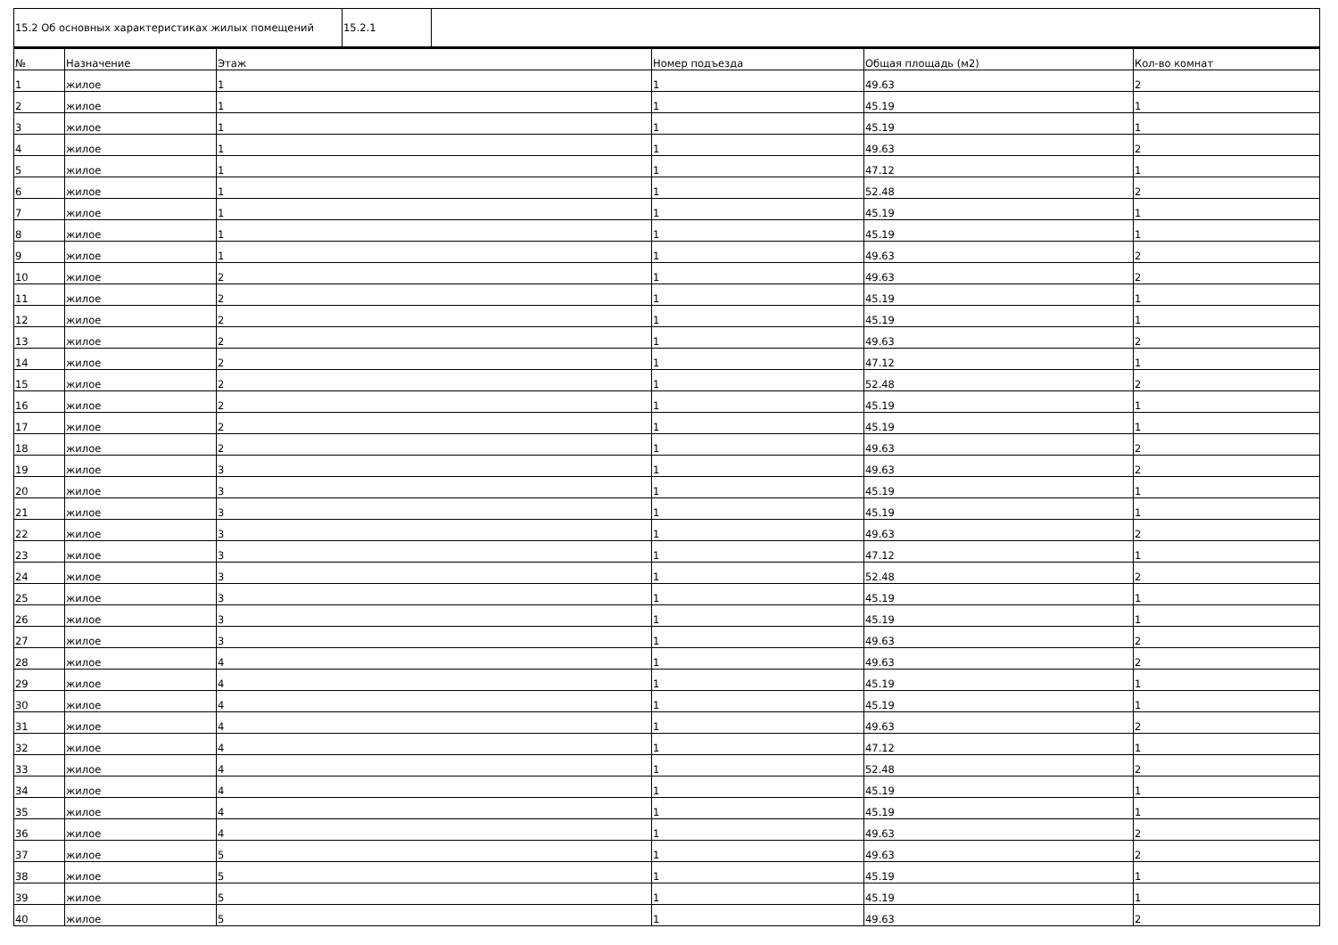| 15.2 Об основных характеристиках жилых помещений | 15.2.1 | |
| № | Назначение | Этаж | Номер подъезда | Общая площадь (м2) | Кол-во комнат |
| --- | --- | --- | --- | --- | --- |
| 1 | жилое | 1 | 1 | 49.63 | 2 |
| 2 | жилое | 1 | 1 | 45.19 | 1 |
| 3 | жилое | 1 | 1 | 45.19 | 1 |
| 4 | жилое | 1 | 1 | 49.63 | 2 |
| 5 | жилое | 1 | 1 | 47.12 | 1 |
| 6 | жилое | 1 | 1 | 52.48 | 2 |
| 7 | жилое | 1 | 1 | 45.19 | 1 |
| 8 | жилое | 1 | 1 | 45.19 | 1 |
| 9 | жилое | 1 | 1 | 49.63 | 2 |
| 10 | жилое | 2 | 1 | 49.63 | 2 |
| 11 | жилое | 2 | 1 | 45.19 | 1 |
| 12 | жилое | 2 | 1 | 45.19 | 1 |
| 13 | жилое | 2 | 1 | 49.63 | 2 |
| 14 | жилое | 2 | 1 | 47.12 | 1 |
| 15 | жилое | 2 | 1 | 52.48 | 2 |
| 16 | жилое | 2 | 1 | 45.19 | 1 |
| 17 | жилое | 2 | 1 | 45.19 | 1 |
| 18 | жилое | 2 | 1 | 49.63 | 2 |
| 19 | жилое | 3 | 1 | 49.63 | 2 |
| 20 | жилое | 3 | 1 | 45.19 | 1 |
| 21 | жилое | 3 | 1 | 45.19 | 1 |
| 22 | жилое | 3 | 1 | 49.63 | 2 |
| 23 | жилое | 3 | 1 | 47.12 | 1 |
| 24 | жилое | 3 | 1 | 52.48 | 2 |
| 25 | жилое | 3 | 1 | 45.19 | 1 |
| 26 | жилое | 3 | 1 | 45.19 | 1 |
| 27 | жилое | 3 | 1 | 49.63 | 2 |
| 28 | жилое | 4 | 1 | 49.63 | 2 |
| 29 | жилое | 4 | 1 | 45.19 | 1 |
| 30 | жилое | 4 | 1 | 45.19 | 1 |
| 31 | жилое | 4 | 1 | 49.63 | 2 |
| 32 | жилое | 4 | 1 | 47.12 | 1 |
| 33 | жилое | 4 | 1 | 52.48 | 2 |
| 34 | жилое | 4 | 1 | 45.19 | 1 |
| 35 | жилое | 4 | 1 | 45.19 | 1 |
| 36 | жилое | 4 | 1 | 49.63 | 2 |
| 37 | жилое | 5 | 1 | 49.63 | 2 |
| 38 | жилое | 5 | 1 | 45.19 | 1 |
| 39 | жилое | 5 | 1 | 45.19 | 1 |
| 40 | жилое | 5 | 1 | 49.63 | 2 |